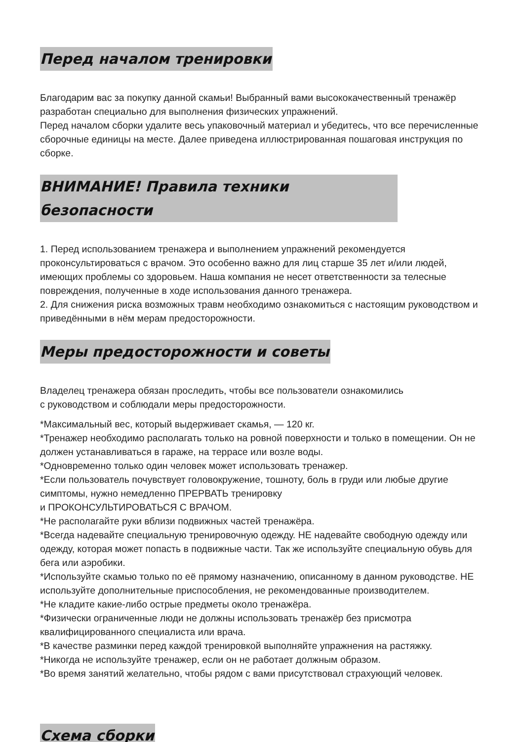Перед началом тренировки
Благодарим вас за покупку данной скамьи! Выбранный вами высококачественный тренажёр разработан специально для выполнения физических упражнений.
Перед началом сборки удалите весь упаковочный материал и убедитесь, что все перечисленные сборочные единицы на месте. Далее приведена иллюстрированная пошаговая инструкция по сборке.
ВНИМАНИЕ! Правила техники безопасности
1. Перед использованием тренажера и выполнением упражнений рекомендуется проконсультироваться с врачом. Это особенно важно для лиц старше 35 лет и/или людей, имеющих проблемы со здоровьем. Наша компания не несет ответственности за телесные повреждения, полученные в ходе использования данного тренажера.
2. Для снижения риска возможных травм необходимо ознакомиться с настоящим руководством и приведёнными в нём мерам предосторожности.
Меры предосторожности и советы
Владелец тренажера обязан проследить, чтобы все пользователи ознакомились
с руководством и соблюдали меры предосторожности.
*Максимальный вес, который выдерживает скамья, — 120 кг.
*Тренажер необходимо располагать только на ровной поверхности и только в помещении. Он не должен устанавливаться в гараже, на террасе или возле воды.
*Одновременно только один человек может использовать тренажер.
*Если пользователь почувствует головокружение, тошноту, боль в груди или любые другие симптомы, нужно немедленно ПРЕРВАТЬ тренировку
и ПРОКОНСУЛЬТИРОВАТЬСЯ С ВРАЧОМ.
*Не располагайте руки вблизи подвижных частей тренажёра.
*Всегда надевайте специальную тренировочную одежду. НЕ надевайте свободную одежду или одежду, которая может попасть в подвижные части. Так же используйте специальную обувь для бега или аэробики.
*Используйте скамью только по её прямому назначению, описанному в данном руководстве. НЕ используйте дополнительные приспособления, не рекомендованные производителем.
*Не кладите какие-либо острые предметы около тренажёра.
*Физически ограниченные люди не должны использовать тренажёр без присмотра квалифицированного специалиста или врача.
*В качестве разминки перед каждой тренировкой выполняйте упражнения на растяжку.
*Никогда не используйте тренажер, если он не работает должным образом.
*Во время занятий желательно, чтобы рядом с вами присутствовал страхующий человек.
Схема сборки